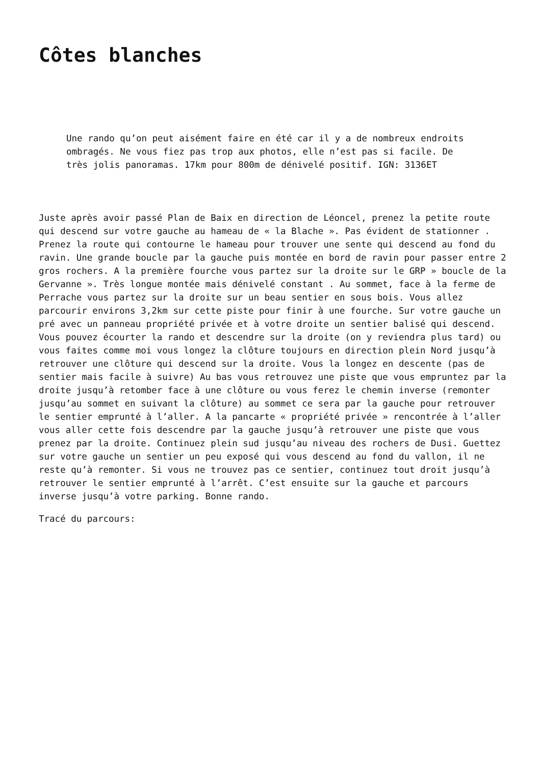Côtes blanches
Une rando qu’on peut aisément faire en été car il y a de nombreux endroits ombragés. Ne vous fiez pas trop aux photos, elle n’est pas si facile. De très jolis panoramas. 17km pour 800m de dénivelé positif. IGN: 3136ET
Juste après avoir passé Plan de Baix en direction de Léoncel, prenez la petite route qui descend sur votre gauche au hameau de « la Blache ». Pas évident de stationner . Prenez la route qui contourne le hameau pour trouver une sente qui descend au fond du ravin. Une grande boucle par la gauche puis montée en bord de ravin pour passer entre 2 gros rochers. A la première fourche vous partez sur la droite sur le GRP » boucle de la Gervanne ». Très longue montée mais dénivelé constant . Au sommet, face à la ferme de Perrache vous partez sur la droite sur un beau sentier en sous bois. Vous allez parcourir environs 3,2km sur cette piste pour finir à une fourche. Sur votre gauche un pré avec un panneau propriété privée et à votre droite un sentier balisé qui descend. Vous pouvez écourter la rando et descendre sur la droite (on y reviendra plus tard) ou vous faites comme moi vous longez la clôture toujours en direction plein Nord jusqu’à retrouver une clôture qui descend sur la droite. Vous la longez en descente (pas de sentier mais facile à suivre) Au bas vous retrouvez une piste que vous empruntez par la droite jusqu’à retomber face à une clôture ou vous ferez le chemin inverse (remonter jusqu’au sommet en suivant la clôture) au sommet ce sera par la gauche pour retrouver le sentier emprunté à l’aller. A la pancarte « propriété privée » rencontrée à l’aller vous aller cette fois descendre par la gauche jusqu’à retrouver une piste que vous prenez par la droite. Continuez plein sud jusqu’au niveau des rochers de Dusi. Guettez sur votre gauche un sentier un peu exposé qui vous descend au fond du vallon, il ne reste qu’à remonter. Si vous ne trouvez pas ce sentier, continuez tout droit jusqu’à retrouver le sentier emprunté à l’arrêt. C’est ensuite sur la gauche et parcours inverse jusqu’à votre parking. Bonne rando.
Tracé du parcours: